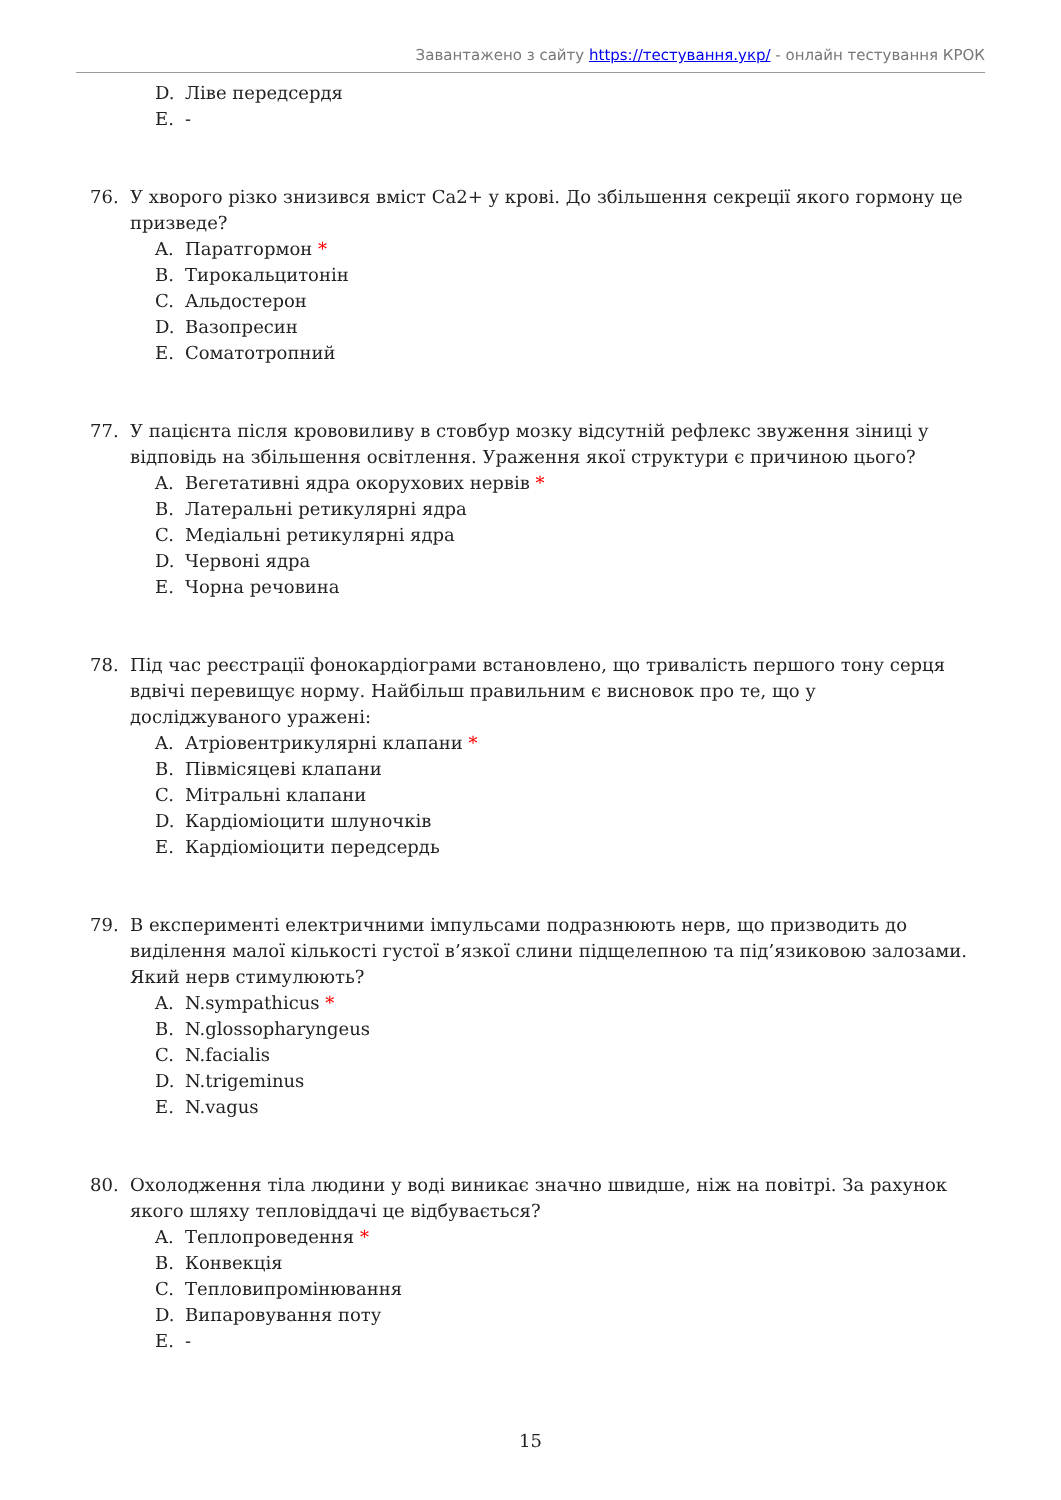Завантажено з сайту https://тестування.укр/ - онлайн тестування КРОК
D. Ліве передсердя
E. -
76. У хворого різко знизився вміст Са2+ у крові. До збільшення секреції якого гормону це призведе?
A. Паратгормон *
B. Тирокальцитонін
C. Альдостерон
D. Вазопресин
E. Соматотропний
77. У пацієнта після крововиливу в стовбур мозку відсутній рефлекс звуження зіниці у відповідь на збільшення освітлення. Ураження якої структури є причиною цього?
A. Вегетативні ядра окорухових нервів *
B. Латеральні ретикулярні ядра
C. Медіальні ретикулярні ядра
D. Червоні ядра
E. Чорна речовина
78. Під час реєстрації фонокардіограми встановлено, що тривалість першого тону серця вдвічі перевищує норму. Найбільш правильним є висновок про те, що у досліджуваного уражені:
A. Атріовентрикулярні клапани *
B. Півмісяцеві клапани
C. Мітральні клапани
D. Кардіоміоцити шлуночків
E. Кардіоміоцити передсердь
79. В експерименті електричними імпульсами подразнюють нерв, що призводить до виділення малої кількості густої в’язкої слини підщелепною та під’язиковою залозами. Який нерв стимулюють?
A. N.sympathicus *
B. N.glossopharyngeus
C. N.facialis
D. N.trigeminus
E. N.vagus
80. Охолодження тіла людини у воді виникає значно швидше, ніж на повітрі. За рахунок якого шляху тепловіддачі це відбувається?
A. Теплопроведення *
B. Конвекція
C. Тепловипромінювання
D. Випаровування поту
E. -
15